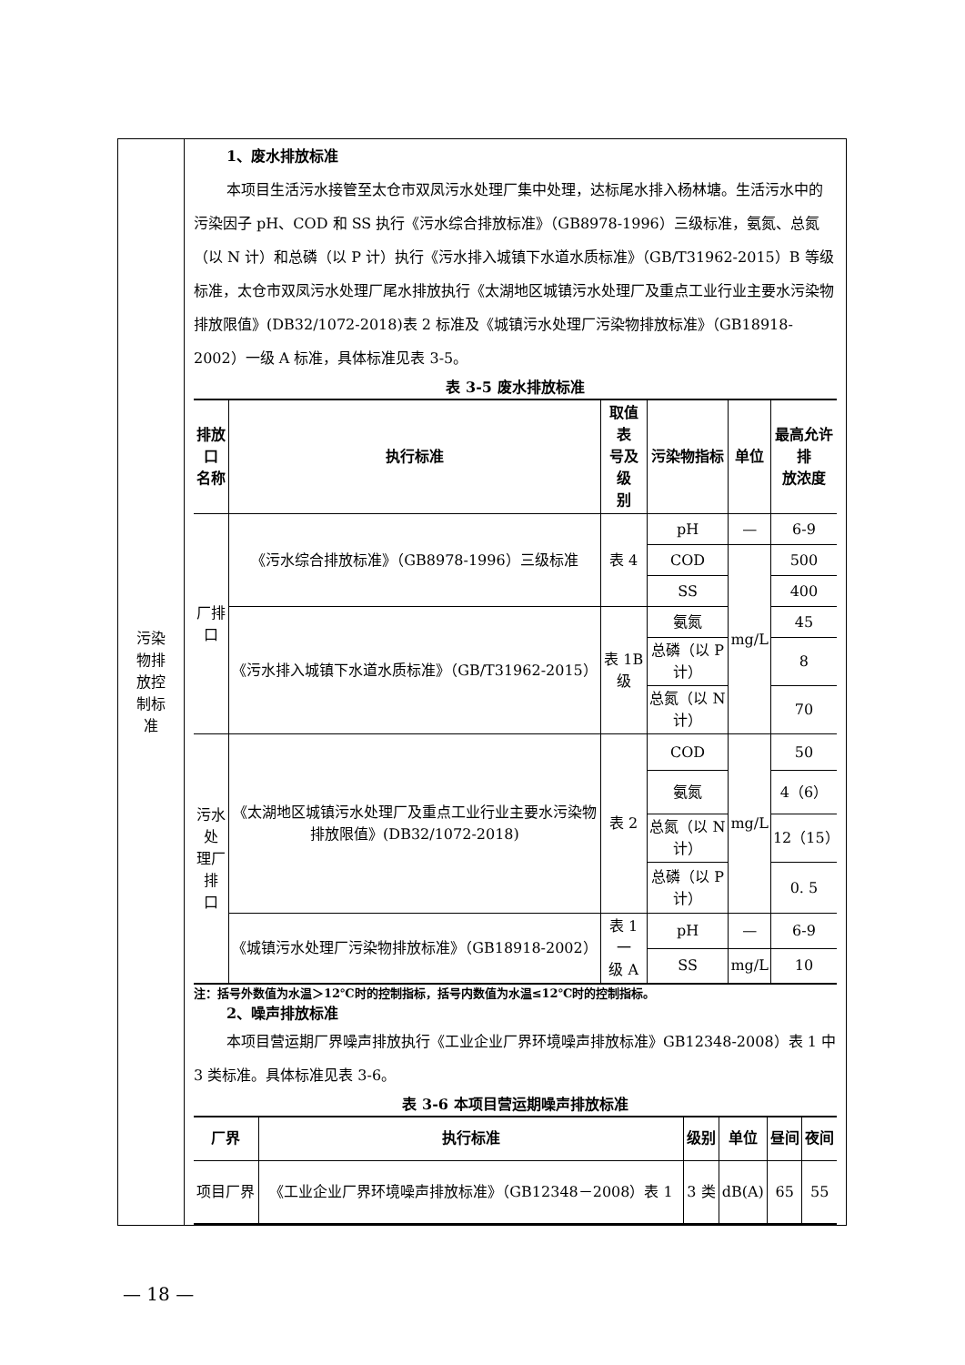| 污染 物排 放控 制标 准 | 1、废水排放标准 本项目生活污水接管至太仓市双凤污水处理厂集中处理，达标尾水排入杨林塘。生活污水中的污染因子 pH、COD 和 SS 执行《污水综合排放标准》（GB8978-1996）三级标准，氨氮、总氮（以 N 计）和总磷（以 P 计）执行《污水排入城镇下水道水质标准》（GB/T31962-2015）B 等级标准，太仓市双凤污水处理厂尾水排放执行《太湖地区城镇污水处理厂及重点工业行业主要水污染物排放限值》(DB32/1072-2018)表 2 标准及《城镇污水处理厂污染物排放标准》（GB18918-2002）一级 A 标准，具体标准见表 3-5。 表 3-5 废水排放标准 / 排放口 名称 / 执行标准 / 取值表 号及级 别 / 污染物指标 / 单位 / 最高允许排 放浓度 / / --- / --- / --- / --- / --- / --- / / 厂排口 / 《污水综合排放标准》（GB8978-1996）三级标准 / 表 4 / pH / — / 6-9 / / / / / COD / mg/L / 500 / / / / / SS / / 400 / / / 《污水排入城镇下水道水质标准》（GB/T31962-2015） / 表 1B 级 / 氨氮 / / 45 / / / / / 总磷（以 P 计） / / 8 / / / / / 总氮（以 N 计） / / 70 / / 污水处 理厂排 口 / 《太湖地区城镇污水处理厂及重点工业行业主要水污染物排放限值》(DB32/1072-2018) / 表 2 / COD / mg/L / 50 / / / / / 氨氮 / / 4（6） / / / / / 总氮（以 N 计） / / 12（15） / / / / / 总磷（以 P 计） / / 0. 5 / / / 《城镇污水处理厂污染物排放标准》（GB18918-2002） / 表 1 一 级 A / pH / — / 6-9 / / / / / SS / mg/L / 10 / 注：括号外数值为水温＞12℃时的控制指标，括号内数值为水温≤12℃时的控制指标。 2、噪声排放标准 本项目营运期厂界噪声排放执行《工业企业厂界环境噪声排放标准》GB12348-2008）表 1 中 3 类标准。具体标准见表 3-6。 表 3-6 本项目营运期噪声排放标准 / 厂界 / 执行标准 / 级别 / 单位 / 昼间 / 夜间 / / --- / --- / --- / --- / --- / --- / / 项目厂界 / 《工业企业厂界环境噪声排放标准》（GB12348－2008）表 1 / 3 类 / dB(A) / 65 / 55 / |
— 18 —